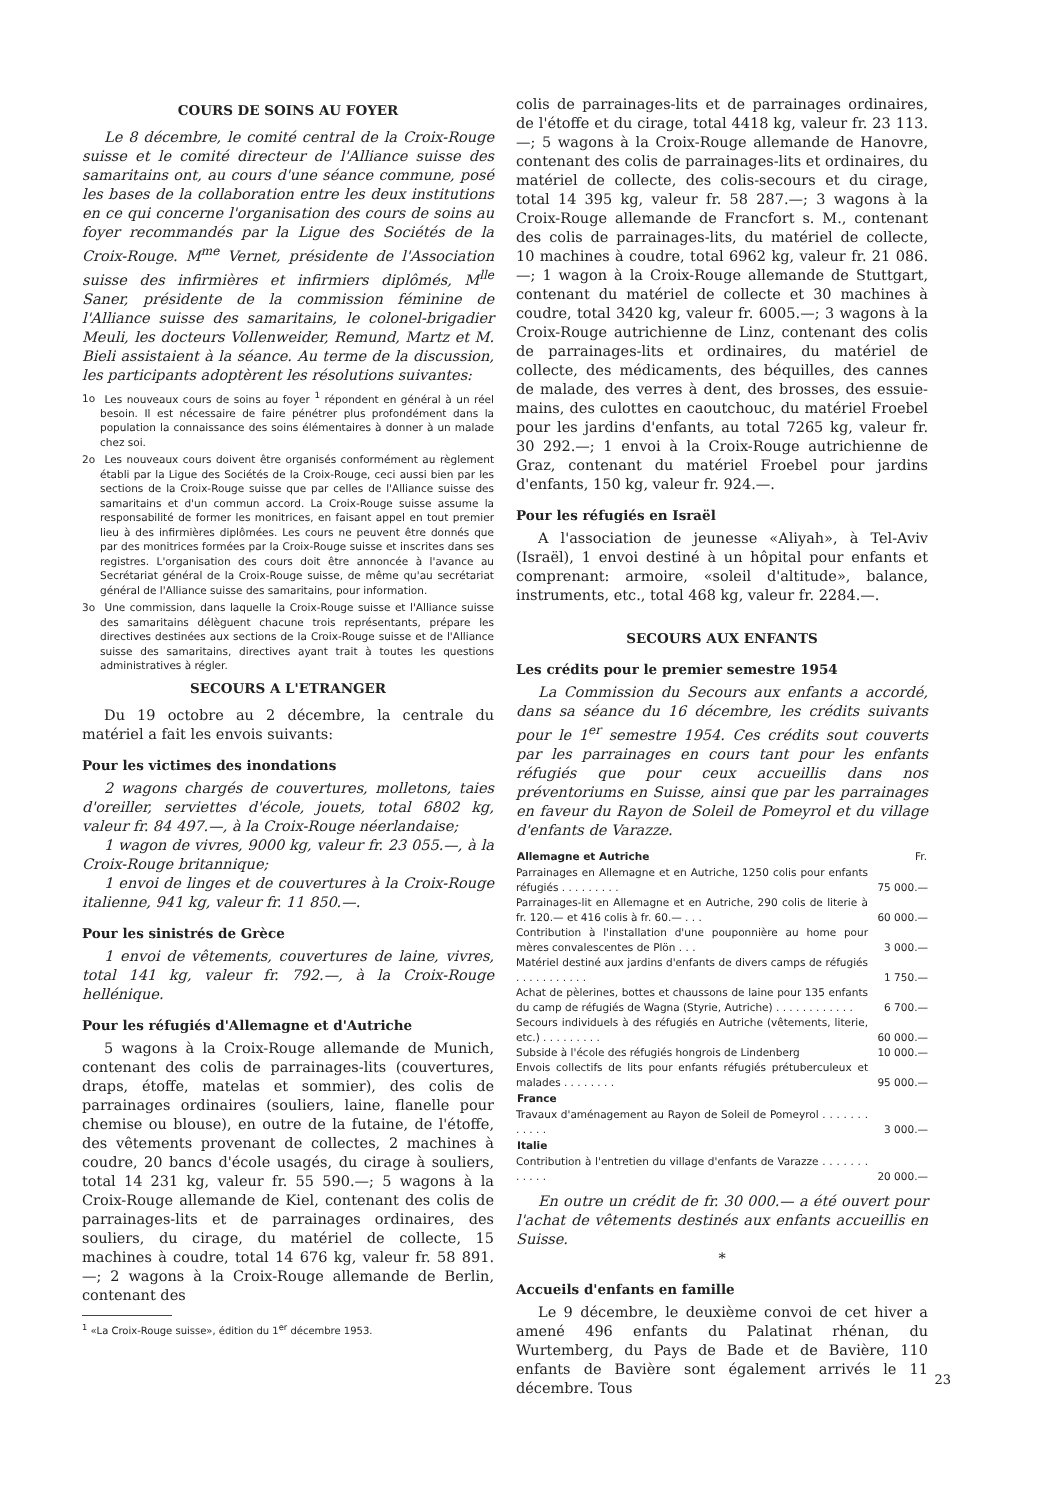COURS DE SOINS AU FOYER
Le 8 décembre, le comité central de la Croix-Rouge suisse et le comité directeur de l'Alliance suisse des samaritains ont, au cours d'une séance commune, posé les bases de la collaboration entre les deux institutions en ce qui concerne l'organisation des cours de soins au foyer recommandés par la Ligue des Sociétés de la Croix-Rouge. M<sup>me</sup> Vernet, présidente de l'Association suisse des infirmières et infirmiers diplômés, M<sup>lle</sup> Saner, présidente de la commission féminine de l'Alliance suisse des samaritains, le colonel-brigadier Meuli, les docteurs Vollenweider, Remund, Martz et M. Bieli assistaient à la séance. Au terme de la discussion, les participants adoptèrent les résolutions suivantes:
1o Les nouveaux cours de soins au foyer <sup>1</sup> répondent en général à un réel besoin. Il est nécessaire de faire pénétrer plus profondément dans la population la connaissance des soins élémentaires à donner à un malade chez soi.
2o Les nouveaux cours doivent être organisés conformément au règlement établi par la Ligue des Sociétés de la Croix-Rouge, ceci aussi bien par les sections de la Croix-Rouge suisse que par celles de l'Alliance suisse des samaritains et d'un commun accord. La Croix-Rouge suisse assume la responsabilité de former les monitrices, en faisant appel en tout premier lieu à des infirmières diplômées. Les cours ne peuvent être donnés que par des monitrices formées par la Croix-Rouge suisse et inscrites dans ses registres. L'organisation des cours doit être annoncée à l'avance au Secrétariat général de la Croix-Rouge suisse, de même qu'au secrétariat général de l'Alliance suisse des samaritains, pour information.
3o Une commission, dans laquelle la Croix-Rouge suisse et l'Alliance suisse des samaritains délèguent chacune trois représentants, prépare les directives destinées aux sections de la Croix-Rouge suisse et de l'Alliance suisse des samaritains, directives ayant trait à toutes les questions administratives à régler.
SECOURS A L'ETRANGER
Du 19 octobre au 2 décembre, la centrale du matériel a fait les envois suivants:
Pour les victimes des inondations
2 wagons chargés de couvertures, molletons, taies d'oreiller, serviettes d'école, jouets, total 6802 kg, valeur fr. 84 497.—, à la Croix-Rouge néerlandaise;
1 wagon de vivres, 9000 kg, valeur fr. 23 055.—, à la Croix-Rouge britannique;
1 envoi de linges et de couvertures à la Croix-Rouge italienne, 941 kg, valeur fr. 11 850.—.
Pour les sinistrés de Grèce
1 envoi de vêtements, couvertures de laine, vivres, total 141 kg, valeur fr. 792.—, à la Croix-Rouge hellénique.
Pour les réfugiés d'Allemagne et d'Autriche
5 wagons à la Croix-Rouge allemande de Munich, contenant des colis de parrainages-lits (couvertures, draps, étoffe, matelas et sommier), des colis de parrainages ordinaires (souliers, laine, flanelle pour chemise ou blouse), en outre de la futaine, de l'étoffe, des vêtements provenant de collectes, 2 machines à coudre, 20 bancs d'école usagés, du cirage à souliers, total 14 231 kg, valeur fr. 55 590.—; 5 wagons à la Croix-Rouge allemande de Kiel, contenant des colis de parrainages-lits et de parrainages ordinaires, des souliers, du cirage, du matériel de collecte, 15 machines à coudre, total 14 676 kg, valeur fr. 58 891.—; 2 wagons à la Croix-Rouge allemande de Berlin, contenant des
<sup>1</sup> «La Croix-Rouge suisse», édition du 1<sup>er</sup> décembre 1953.
colis de parrainages-lits et de parrainages ordinaires, de l'étoffe et du cirage, total 4418 kg, valeur fr. 23 113.—; 5 wagons à la Croix-Rouge allemande de Hanovre, contenant des colis de parrainages-lits et ordinaires, du matériel de collecte, des colis-secours et du cirage, total 14 395 kg, valeur fr. 58 287.—; 3 wagons à la Croix-Rouge allemande de Francfort s. M., contenant des colis de parrainages-lits, du matériel de collecte, 10 machines à coudre, total 6962 kg, valeur fr. 21 086.—; 1 wagon à la Croix-Rouge allemande de Stuttgart, contenant du matériel de collecte et 30 machines à coudre, total 3420 kg, valeur fr. 6005.—; 3 wagons à la Croix-Rouge autrichienne de Linz, contenant des colis de parrainages-lits et ordinaires, du matériel de collecte, des médicaments, des béquilles, des cannes de malade, des verres à dent, des brosses, des essuie-mains, des culottes en caoutchouc, du matériel Froebel pour les jardins d'enfants, au total 7265 kg, valeur fr. 30 292.—; 1 envoi à la Croix-Rouge autrichienne de Graz, contenant du matériel Froebel pour jardins d'enfants, 150 kg, valeur fr. 924.—.
Pour les réfugiés en Israël
A l'association de jeunesse «Aliyah», à Tel-Aviv (Israël), 1 envoi destiné à un hôpital pour enfants et comprenant: armoire, «soleil d'altitude», balance, instruments, etc., total 468 kg, valeur fr. 2284.—.
SECOURS AUX ENFANTS
Les crédits pour le premier semestre 1954
La Commission du Secours aux enfants a accordé, dans sa séance du 16 décembre, les crédits suivants pour le 1<sup>er</sup> semestre 1954. Ces crédits sout couverts par les parrainages en cours tant pour les enfants réfugiés que pour ceux accueillis dans nos préventoriums en Suisse, ainsi que par les parrainages en faveur du Rayon de Soleil de Pomeyrol et du village d'enfants de Varazze.
| Allemagne et Autriche | Fr. |
| --- | --- |
| Parrainages en Allemagne et en Autriche, 1250 colis pour enfants réfugiés . . . . . . . . . | 75 000.— |
| Parrainages-lit en Allemagne et en Autriche, 290 colis de literie à fr. 120.— et 416 colis à fr. 60.— . . . | 60 000.— |
| Contribution à l'installation d'une pouponnière au home pour mères convalescentes de Plön . . . | 3 000.— |
| Matériel destiné aux jardins d'enfants de divers camps de réfugiés . . . . . . . . . . . | 1 750.— |
| Achat de pèlerines, bottes et chaussons de laine pour 135 enfants du camp de réfugiés de Wagna (Styrie, Autriche) . . . . . . . . . . . . | 6 700.— |
| Secours individuels à des réfugiés en Autriche (vêtements, literie, etc.) . . . . . . . . . | 60 000.— |
| Subside à l'école des réfugiés hongrois de Lindenberg | 10 000.— |
| Envois collectifs de lits pour enfants réfugiés prétuberculeux et malades . . . . . . . . | 95 000.— |
| France | |
| Travaux d'aménagement au Rayon de Soleil de Pomeyrol . . . . . . . . . . . . | 3 000.— |
| Italie | |
| Contribution à l'entretien du village d'enfants de Varazze . . . . . . . . . . . . | 20 000.— |
En outre un crédit de fr. 30 000.— a été ouvert pour l'achat de vêtements destinés aux enfants accueillis en Suisse.
*
Accueils d'enfants en famille
Le 9 décembre, le deuxième convoi de cet hiver a amené 496 enfants du Palatinat rhénan, du Wurtemberg, du Pays de Bade et de Bavière, 110 enfants de Bavière sont également arrivés le 11 décembre. Tous
23